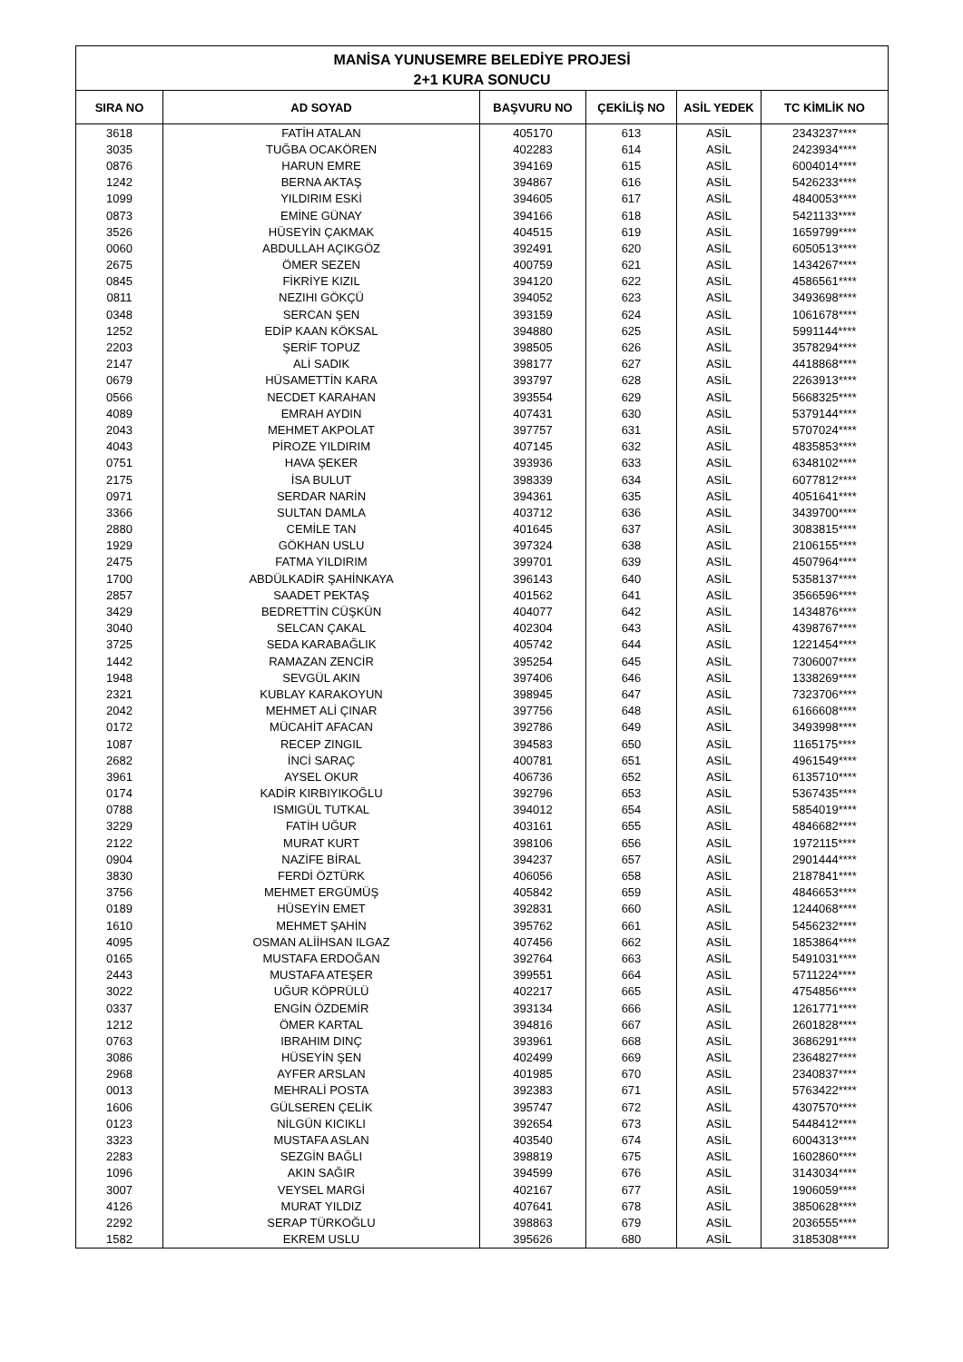| MANİSA YUNUSEMRE BELEDİYE PROJESİ 2+1 KURA SONUCU | | | | | |
| --- | --- | --- | --- | --- | --- |
| SIRA NO | AD SOYAD | BAŞVURU NO | ÇEKİLİŞ NO | ASİL YEDEK | TC KİMLİK NO |
| 3618 | FATİH ATALAN | 405170 | 613 | ASİL | 2343237**** |
| 3035 | TUĞBA OCAKÖREN | 402283 | 614 | ASİL | 2423934**** |
| 0876 | HARUN EMRE | 394169 | 615 | ASİL | 6004014**** |
| 1242 | BERNA AKTAŞ | 394867 | 616 | ASİL | 5426233**** |
| 1099 | YILDIRIM ESKİ | 394605 | 617 | ASİL | 4840053**** |
| 0873 | EMİNE GÜNAY | 394166 | 618 | ASİL | 5421133**** |
| 3526 | HÜSEYİN ÇAKMAK | 404515 | 619 | ASİL | 1659799**** |
| 0060 | ABDULLAH AÇIKGÖZ | 392491 | 620 | ASİL | 6050513**** |
| 2675 | ÖMER SEZEN | 400759 | 621 | ASİL | 1434267**** |
| 0845 | FİKRİYE KIZIL | 394120 | 622 | ASİL | 4586561**** |
| 0811 | NEZIHI GÖKÇÜ | 394052 | 623 | ASİL | 3493698**** |
| 0348 | SERCAN ŞEN | 393159 | 624 | ASİL | 1061678**** |
| 1252 | EDİP KAAN KÖKSAL | 394880 | 625 | ASİL | 5991144**** |
| 2203 | ŞERİF TOPUZ | 398505 | 626 | ASİL | 3578294**** |
| 2147 | ALİ SADIK | 398177 | 627 | ASİL | 4418868**** |
| 0679 | HÜSAMETTİN KARA | 393797 | 628 | ASİL | 2263913**** |
| 0566 | NECDET KARAHAN | 393554 | 629 | ASİL | 5668325**** |
| 4089 | EMRAH AYDIN | 407431 | 630 | ASİL | 5379144**** |
| 2043 | MEHMET AKPOLAT | 397757 | 631 | ASİL | 5707024**** |
| 4043 | PİROZE YILDIRIM | 407145 | 632 | ASİL | 4835853**** |
| 0751 | HAVA ŞEKER | 393936 | 633 | ASİL | 6348102**** |
| 2175 | İSA BULUT | 398339 | 634 | ASİL | 6077812**** |
| 0971 | SERDAR NARİN | 394361 | 635 | ASİL | 4051641**** |
| 3366 | SULTAN DAMLA | 403712 | 636 | ASİL | 3439700**** |
| 2880 | CEMİLE TAN | 401645 | 637 | ASİL | 3083815**** |
| 1929 | GÖKHAN USLU | 397324 | 638 | ASİL | 2106155**** |
| 2475 | FATMA YILDIRIM | 399701 | 639 | ASİL | 4507964**** |
| 1700 | ABDÜLKADİR ŞAHİNKAYA | 396143 | 640 | ASİL | 5358137**** |
| 2857 | SAADET PEKTAŞ | 401562 | 641 | ASİL | 3566596**** |
| 3429 | BEDRETTİN CÜŞKÜN | 404077 | 642 | ASİL | 1434876**** |
| 3040 | SELCAN ÇAKAL | 402304 | 643 | ASİL | 4398767**** |
| 3725 | SEDA KARABAĞLIK | 405742 | 644 | ASİL | 1221454**** |
| 1442 | RAMAZAN ZENCİR | 395254 | 645 | ASİL | 7306007**** |
| 1948 | SEVGÜL AKIN | 397406 | 646 | ASİL | 1338269**** |
| 2321 | KUBLAY KARAKOYUN | 398945 | 647 | ASİL | 7323706**** |
| 2042 | MEHMET ALİ ÇINAR | 397756 | 648 | ASİL | 6166608**** |
| 0172 | MÜCAHİT AFACAN | 392786 | 649 | ASİL | 3493998**** |
| 1087 | RECEP ZINGIL | 394583 | 650 | ASİL | 1165175**** |
| 2682 | İNCİ SARAÇ | 400781 | 651 | ASİL | 4961549**** |
| 3961 | AYSEL OKUR | 406736 | 652 | ASİL | 6135710**** |
| 0174 | KADİR KIRBIYIKOĞLU | 392796 | 653 | ASİL | 5367435**** |
| 0788 | ISMIGÜL TUTKAL | 394012 | 654 | ASİL | 5854019**** |
| 3229 | FATİH UĞUR | 403161 | 655 | ASİL | 4846682**** |
| 2122 | MURAT KURT | 398106 | 656 | ASİL | 1972115**** |
| 0904 | NAZİFE BİRAL | 394237 | 657 | ASİL | 2901444**** |
| 3830 | FERDİ ÖZTÜRK | 406056 | 658 | ASİL | 2187841**** |
| 3756 | MEHMET ERGÜMÜŞ | 405842 | 659 | ASİL | 4846653**** |
| 0189 | HÜSEYİN EMET | 392831 | 660 | ASİL | 1244068**** |
| 1610 | MEHMET ŞAHİN | 395762 | 661 | ASİL | 5456232**** |
| 4095 | OSMAN ALİİHSAN ILGAZ | 407456 | 662 | ASİL | 1853864**** |
| 0165 | MUSTAFA ERDOĞAN | 392764 | 663 | ASİL | 5491031**** |
| 2443 | MUSTAFA ATEŞER | 399551 | 664 | ASİL | 5711224**** |
| 3022 | UĞUR KÖPRÜLÜ | 402217 | 665 | ASİL | 4754856**** |
| 0337 | ENGİN ÖZDEMİR | 393134 | 666 | ASİL | 1261771**** |
| 1212 | ÖMER KARTAL | 394816 | 667 | ASİL | 2601828**** |
| 0763 | IBRAHIM DINÇ | 393961 | 668 | ASİL | 3686291**** |
| 3086 | HÜSEYİN ŞEN | 402499 | 669 | ASİL | 2364827**** |
| 2968 | AYFER ARSLAN | 401985 | 670 | ASİL | 2340837**** |
| 0013 | MEHRALİ POSTA | 392383 | 671 | ASİL | 5763422**** |
| 1606 | GÜLSEREN ÇELİK | 395747 | 672 | ASİL | 4307570**** |
| 0123 | NİLGÜN KICIKLI | 392654 | 673 | ASİL | 5448412**** |
| 3323 | MUSTAFA ASLAN | 403540 | 674 | ASİL | 6004313**** |
| 2283 | SEZGİN BAĞLI | 398819 | 675 | ASİL | 1602860**** |
| 1096 | AKIN SAĞIR | 394599 | 676 | ASİL | 3143034**** |
| 3007 | VEYSEL MARGİ | 402167 | 677 | ASİL | 1906059**** |
| 4126 | MURAT YILDIZ | 407641 | 678 | ASİL | 3850628**** |
| 2292 | SERAP TÜRKOĞLU | 398863 | 679 | ASİL | 2036555**** |
| 1582 | EKREM USLU | 395626 | 680 | ASİL | 3185308**** |